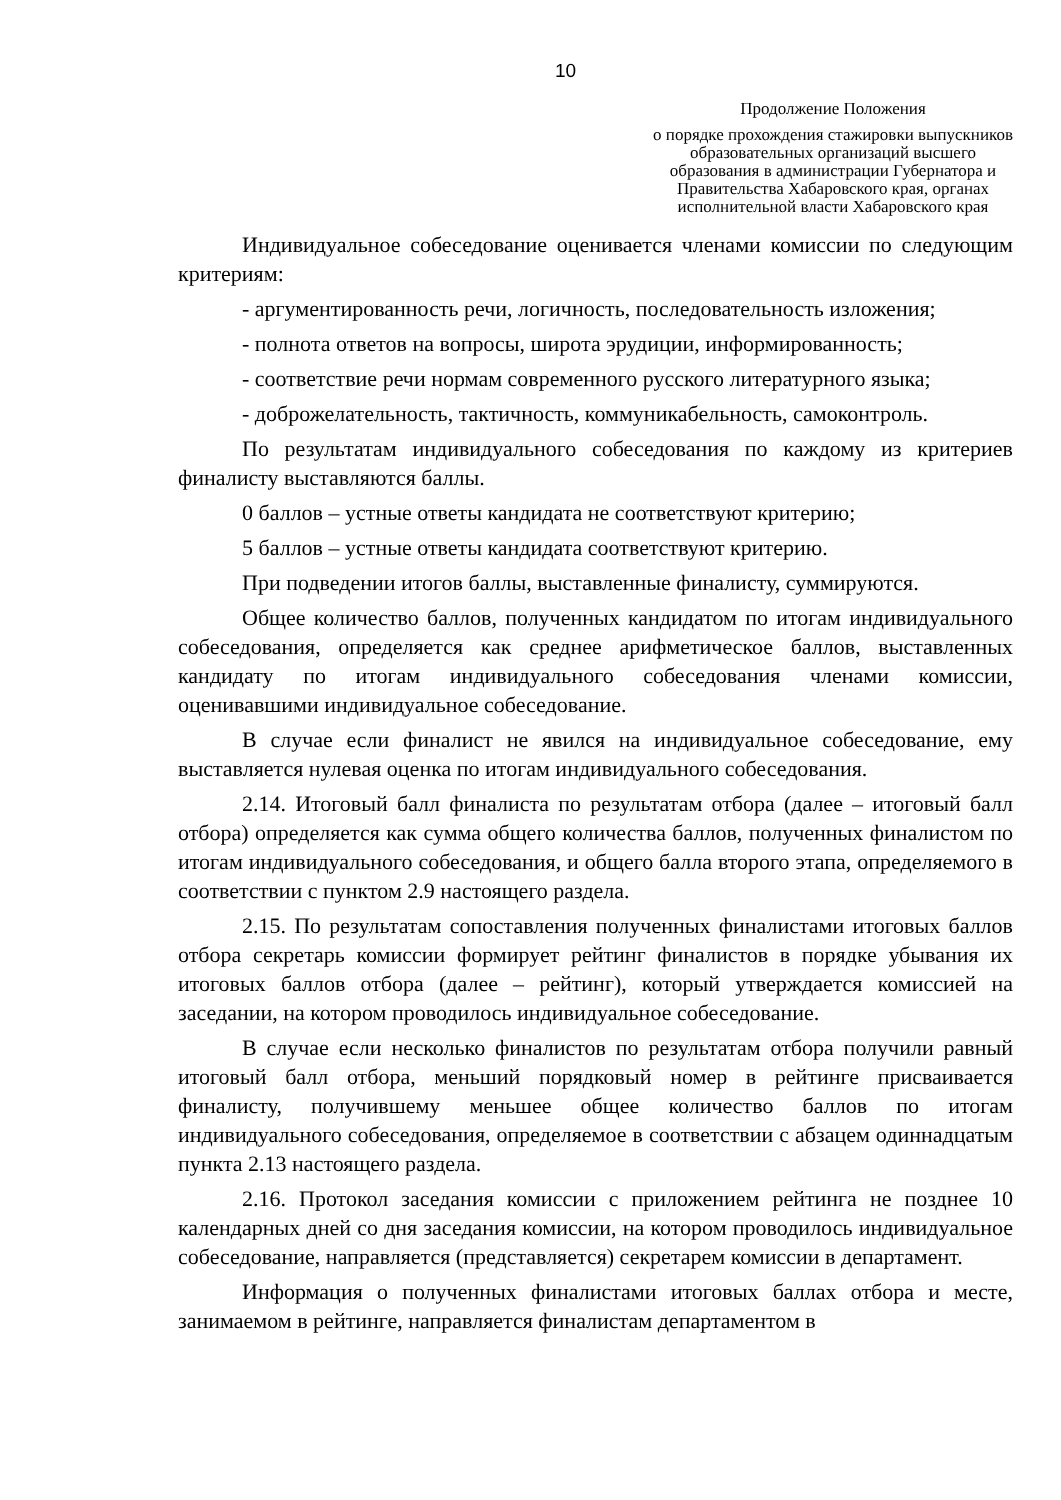10
Продолжение Положения
о порядке прохождения стажировки выпускников образовательных организаций высшего образования в администрации Губернатора и Правительства Хабаровского края, органах исполнительной власти Хабаровского края
Индивидуальное собеседование оценивается членами комиссии по следующим критериям:
- аргументированность речи, логичность, последовательность изложения;
- полнота ответов на вопросы, широта эрудиции, информированность;
- соответствие речи нормам современного русского литературного языка;
- доброжелательность, тактичность, коммуникабельность, самоконтроль.
По результатам индивидуального собеседования по каждому из критериев финалисту выставляются баллы.
0 баллов – устные ответы кандидата не соответствуют критерию;
5 баллов – устные ответы кандидата соответствуют критерию.
При подведении итогов баллы, выставленные финалисту, суммируются.
Общее количество баллов, полученных кандидатом по итогам индивидуального собеседования, определяется как среднее арифметическое баллов, выставленных кандидату по итогам индивидуального собеседования членами комиссии, оценивавшими индивидуальное собеседование.
В случае если финалист не явился на индивидуальное собеседование, ему выставляется нулевая оценка по итогам индивидуального собеседования.
2.14. Итоговый балл финалиста по результатам отбора (далее – итоговый балл отбора) определяется как сумма общего количества баллов, полученных финалистом по итогам индивидуального собеседования, и общего балла второго этапа, определяемого в соответствии с пунктом 2.9 настоящего раздела.
2.15. По результатам сопоставления полученных финалистами итоговых баллов отбора секретарь комиссии формирует рейтинг финалистов в порядке убывания их итоговых баллов отбора (далее – рейтинг), который утверждается комиссией на заседании, на котором проводилось индивидуальное собеседование.
В случае если несколько финалистов по результатам отбора получили равный итоговый балл отбора, меньший порядковый номер в рейтинге присваивается финалисту, получившему меньшее общее количество баллов по итогам индивидуального собеседования, определяемое в соответствии с абзацем одиннадцатым пункта 2.13 настоящего раздела.
2.16. Протокол заседания комиссии с приложением рейтинга не позднее 10 календарных дней со дня заседания комиссии, на котором проводилось индивидуальное собеседование, направляется (представляется) секретарем комиссии в департамент.
Информация о полученных финалистами итоговых баллах отбора и месте, занимаемом в рейтинге, направляется финалистам департаментом в